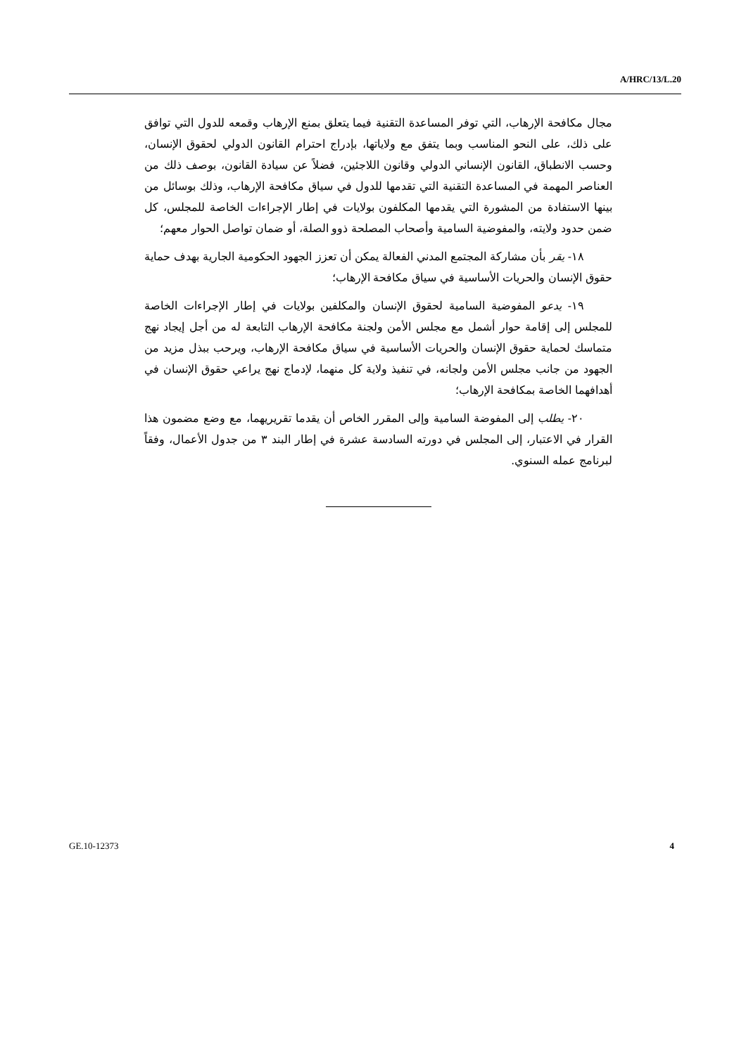A/HRC/13/L.20
مجال مكافحة الإرهاب، التي توفر المساعدة التقنية فيما يتعلق بمنع الإرهاب وقمعه للدول التي توافق على ذلك، على النحو المناسب وبما يتفق مع ولاياتها، بإدراج احترام القانون الدولي لحقوق الإنسان، وحسب الانطباق، القانون الإنساني الدولي وقانون اللاجئين، فضلاً عن سيادة القانون، بوصف ذلك من العناصر المهمة في المساعدة التقنية التي تقدمها للدول في سياق مكافحة الإرهاب، وذلك بوسائل من بينها الاستفادة من المشورة التي يقدمها المكلفون بولايات في إطار الإجراءات الخاصة للمجلس، كل ضمن حدود ولايته، والمفوضية السامية وأصحاب المصلحة ذوو الصلة، أو ضمان تواصل الحوار معهم؛
١٨- يقر بأن مشاركة المجتمع المدني الفعالة يمكن أن تعزز الجهود الحكومية الجارية بهدف حماية حقوق الإنسان والحريات الأساسية في سياق مكافحة الإرهاب؛
١٩- يدعو المفوضية السامية لحقوق الإنسان والمكلفين بولايات في إطار الإجراءات الخاصة للمجلس إلى إقامة حوار أشمل مع مجلس الأمن ولجنة مكافحة الإرهاب التابعة له من أجل إيجاد نهج متماسك لحماية حقوق الإنسان والحريات الأساسية في سياق مكافحة الإرهاب، ويرحب ببذل مزيد من الجهود من جانب مجلس الأمن ولجانه، في تنفيذ ولاية كل منهما، لإدماج نهج يراعي حقوق الإنسان في أهدافهما الخاصة بمكافحة الإرهاب؛
٢٠- يطلب إلى المفوضة السامية وإلى المقرر الخاص أن يقدما تقريريهما، مع وضع مضمون هذا القرار في الاعتبار، إلى المجلس في دورته السادسة عشرة في إطار البند ٣ من جدول الأعمال، وفقاً لبرنامج عمله السنوي.
GE.10-12373 4